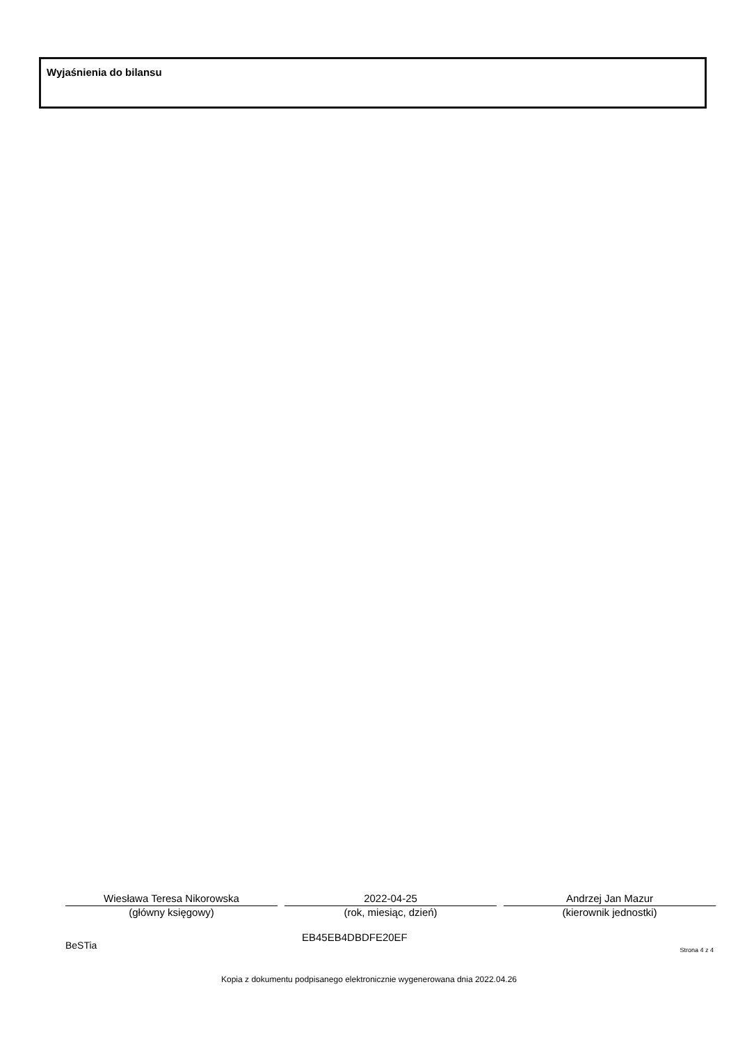Wyjaśnienia do bilansu
Wiesława Teresa Nikorowska
(główny księgowy)
2022-04-25
(rok, miesiąc, dzień)
Andrzej Jan Mazur
(kierownik jednostki)
BeSTia EB45EB4DBDFE20EF
Strona 4 z 4
Kopia z dokumentu podpisanego elektronicznie wygenerowana dnia 2022.04.26